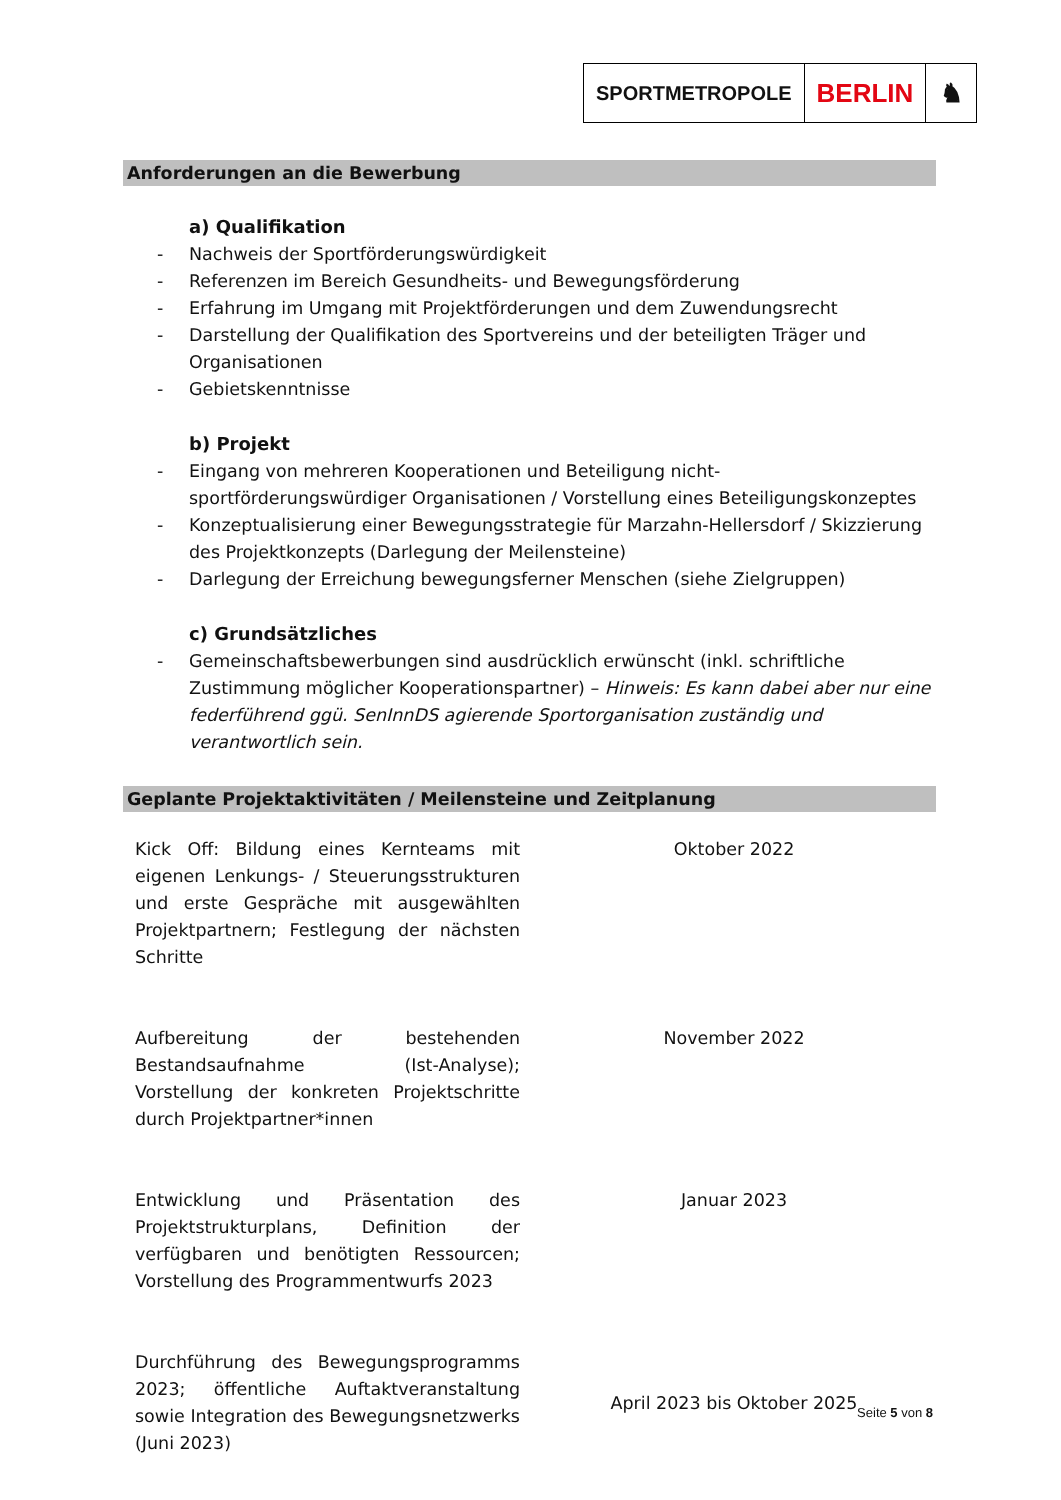SPORTMETROPOLE
BERLIN ♞
Anforderungen an die Bewerbung
a) Qualifikation
- Nachweis der Sportförderungswürdigkeit
- Referenzen im Bereich Gesundheits- und Bewegungsförderung
- Erfahrung im Umgang mit Projektförderungen und dem Zuwendungsrecht
- Darstellung der Qualifikation des Sportvereins und der beteiligten Träger und Organisationen
- Gebietskenntnisse
b) Projekt
- Eingang von mehreren Kooperationen und Beteiligung nicht-sportförderungswürdiger Organisationen / Vorstellung eines Beteiligungskonzeptes
- Konzeptualisierung einer Bewegungsstrategie für Marzahn-Hellersdorf / Skizzierung des Projektkonzepts (Darlegung der Meilensteine)
- Darlegung der Erreichung bewegungsferner Menschen (siehe Zielgruppen)
c) Grundsätzliches
- Gemeinschaftsbewerbungen sind ausdrücklich erwünscht (inkl. schriftliche Zustimmung möglicher Kooperationspartner) – Hinweis: Es kann dabei aber nur eine federführend ggü. SenInnDS agierende Sportorganisation zuständig und verantwortlich sein.
Geplante Projektaktivitäten / Meilensteine und Zeitplanung
| Kick Off: Bildung eines Kernteams mit eigenen Lenkungs- / Steuerungsstrukturen und erste Gespräche mit ausgewählten Projektpartnern; Festlegung der nächsten Schritte | Oktober 2022 |
| Aufbereitung der bestehenden Bestandsaufnahme (Ist-Analyse); Vorstellung der konkreten Projektschritte durch Projektpartner*innen | November 2022 |
| Entwicklung und Präsentation des Projektstrukturplans, Definition der verfügbaren und benötigten Ressourcen; Vorstellung des Programmentwurfs 2023 | Januar 2023 |
| Durchführung des Bewegungsprogramms 2023; öffentliche Auftaktveranstaltung sowie Integration des Bewegungsnetzwerks (Juni 2023) | April 2023 bis Oktober 2025 |
Seite 5 von 8